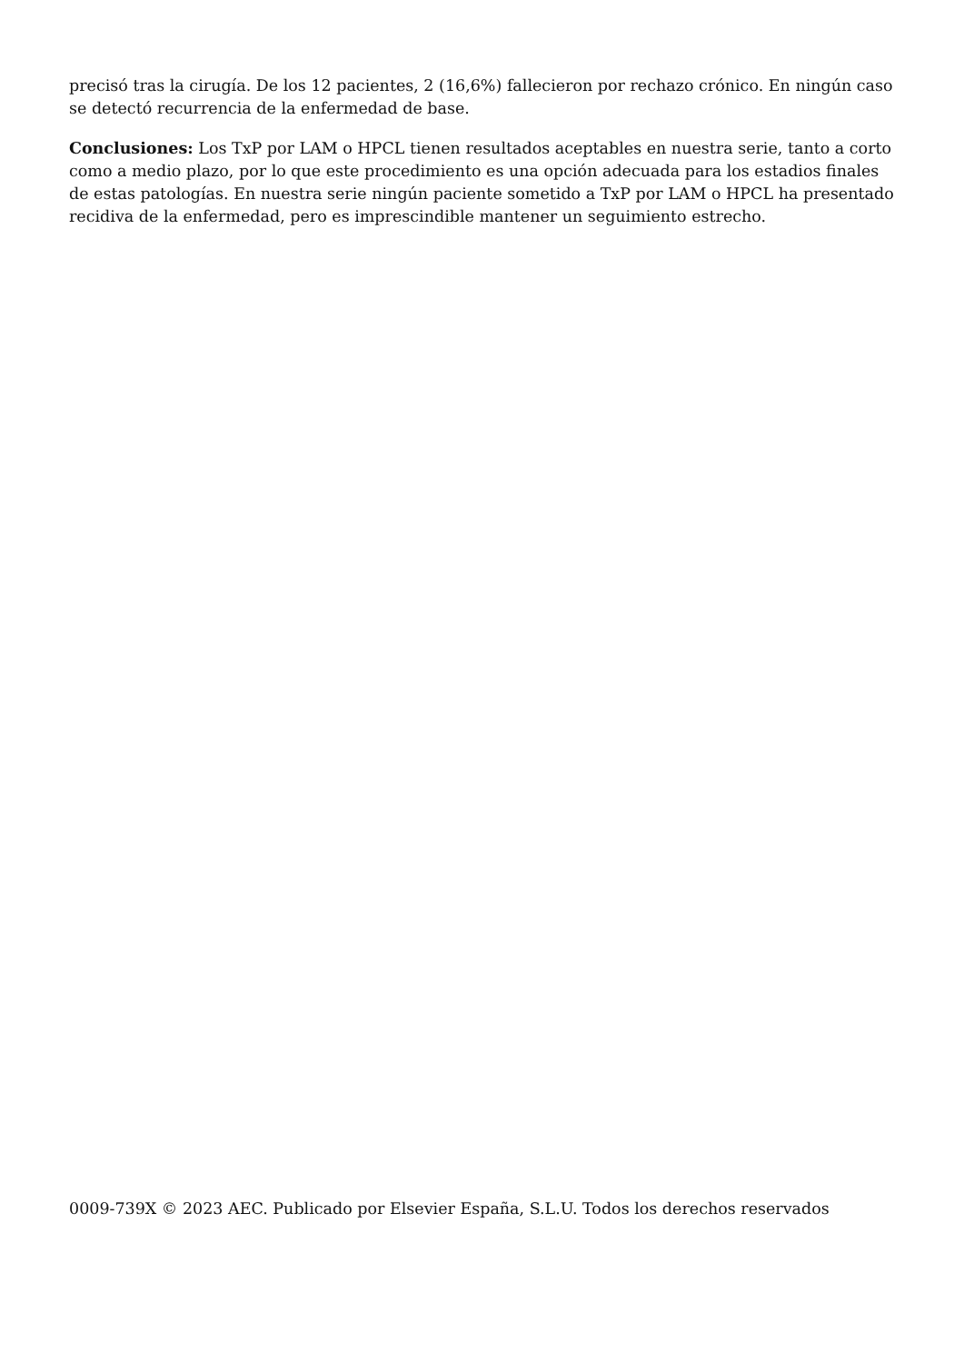precisó tras la cirugía. De los 12 pacientes, 2 (16,6%) fallecieron por rechazo crónico. En ningún caso se detectó recurrencia de la enfermedad de base.
Conclusiones: Los TxP por LAM o HPCL tienen resultados aceptables en nuestra serie, tanto a corto como a medio plazo, por lo que este procedimiento es una opción adecuada para los estadios finales de estas patologías. En nuestra serie ningún paciente sometido a TxP por LAM o HPCL ha presentado recidiva de la enfermedad, pero es imprescindible mantener un seguimiento estrecho.
0009-739X © 2023 AEC. Publicado por Elsevier España, S.L.U. Todos los derechos reservados